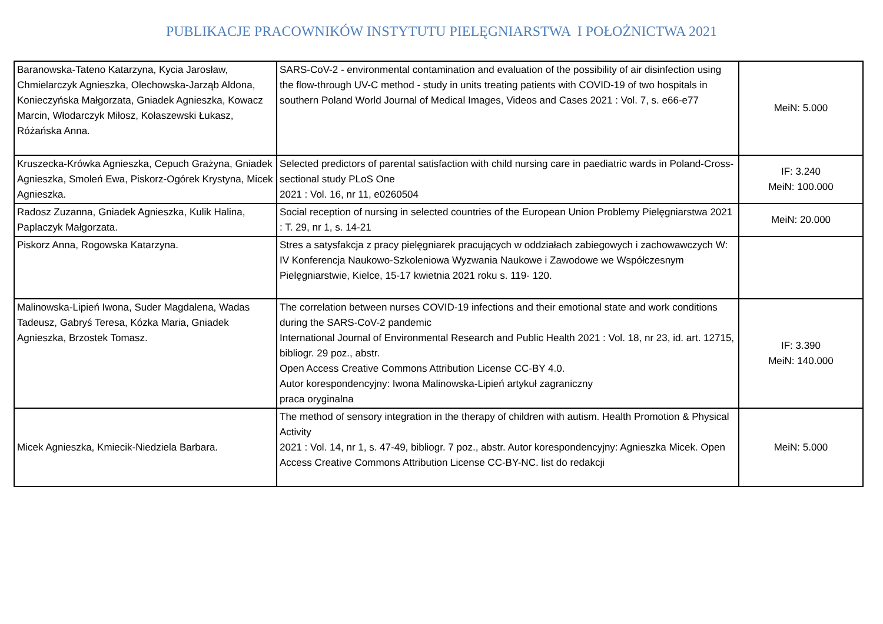PUBLIKACJE PRACOWNIKÓW INSTYTUTU PIELĘGNIARSTWA I POŁOŻNICTWA 2021
| Baranowska-Tateno Katarzyna, Kycia Jarosław, Chmielarczyk Agnieszka, Olechowska-Jarząb Aldona, Konieczyńska Małgorzata, Gniadek Agnieszka, Kowacz Marcin, Włodarczyk Miłosz, Kołaszewski Łukasz, Różańska Anna. | SARS-CoV-2 - environmental contamination and evaluation of the possibility of air disinfection using the flow-through UV-C method - study in units treating patients with COVID-19 of two hospitals in southern Poland World Journal of Medical Images, Videos and Cases 2021 : Vol. 7, s. e66-e77 | MeiN: 5.000 |
| Kruszecka-Krówka Agnieszka, Cepuch Grażyna, Gniadek Agnieszka, Smoleń Ewa, Piskorz-Ogórek Krystyna, Micek Agnieszka. | Selected predictors of parental satisfaction with child nursing care in paediatric wards in Poland-Cross-sectional study PLoS One 2021 : Vol. 16, nr 11, e0260504 | IF: 3.240 MeiN: 100.000 |
| Radosz Zuzanna, Gniadek Agnieszka, Kulik Halina, Paplaczyk Małgorzata. | Social reception of nursing in selected countries of the European Union Problemy Pielęgniarstwa 2021 : T. 29, nr 1, s. 14-21 | MeiN: 20.000 |
| Piskorz Anna, Rogowska Katarzyna. | Stres a satysfakcja z pracy pielęgniarek pracujących w oddziałach zabiegowych i zachowawczych W: IV Konferencja Naukowo-Szkoleniowa Wyzwania Naukowe i Zawodowe we Współczesnym Pielęgniarstwie, Kielce, 15-17 kwietnia 2021 roku s. 119- 120. | |
| Malinowska-Lipień Iwona, Suder Magdalena, Wadas Tadeusz, Gabryś Teresa, Kózka Maria, Gniadek Agnieszka, Brzostek Tomasz. | The correlation between nurses COVID-19 infections and their emotional state and work conditions during the SARS-CoV-2 pandemic International Journal of Environmental Research and Public Health 2021 : Vol. 18, nr 23, id. art. 12715, bibliogr. 29 poz., abstr. Open Access Creative Commons Attribution License CC-BY 4.0. Autor korespondencyjny: Iwona Malinowska-Lipień artykuł zagraniczny praca oryginalna | IF: 3.390 MeiN: 140.000 |
| Micek Agnieszka, Kmiecik-Niedziela Barbara. | The method of sensory integration in the therapy of children with autism. Health Promotion & Physical Activity 2021 : Vol. 14, nr 1, s. 47-49, bibliogr. 7 poz., abstr. Autor korespondencyjny: Agnieszka Micek. Open Access Creative Commons Attribution License CC-BY-NC. list do redakcji | MeiN: 5.000 |